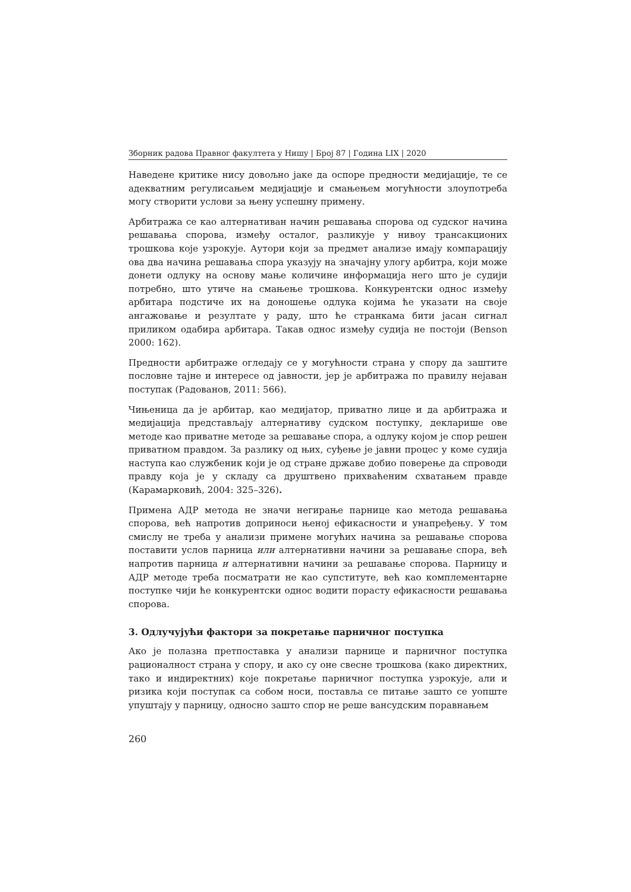Зборник радова Правног факултета у Нишу | Број 87 | Година LIX | 2020
Наведене критике нису довољно јаке да оспоре предности медијације, те се адекватним регулисањем медијације и смањењем могућности злоупотреба могу створити услови за њену успешну примену.
Арбитража се као алтернативан начин решавања спорова од судског начина решавања спорова, између осталог, разликује у нивоу трансакционих трошкова које узрокује. Аутори који за предмет анализе имају компарацију ова два начина решавања спора указују на значајну улогу арбитра, који може донети одлуку на основу мање количине информација него што је судији потребно, што утиче на смањење трошкова. Конкурентски однос између арбитара подстиче их на доношење одлука којима ће указати на своје ангажовање и резултате у раду, што ће странкама бити јасан сигнал приликом одабира арбитара. Такав однос између судија не постоји (Benson 2000: 162).
Предности арбитраже огледају се у могућности страна у спору да заштите пословне тајне и интересе од јавности, јер је арбитража по правилу нејаван поступак (Радованов, 2011: 566).
Чињеница да је арбитар, као медијатор, приватно лице и да арбитража и медијација представљају алтернативу судском поступку, декларише ове методе као приватне методе за решавање спора, а одлуку којом је спор решен приватном правдом. За разлику од њих, суђење је јавни процес у коме судија наступа као службеник који је од стране државе добио поверење да спроводи правду која је у складу са друштвено прихваћеним схватањем правде (Карамарковић, 2004: 325–326).
Примена АДР метода не значи негирање парнице као метода решавања спорова, већ напротив доприноси њеној ефикасности и унапређењу. У том смислу не треба у анализи примене могућих начина за решавање спорова поставити услов парница или алтернативни начини за решавање спора, већ напротив парница и алтернативни начини за решавање спорова. Парницу и АДР методе треба посматрати не као супституте, већ као комплементарне поступке чији ће конкурентски однос водити порасту ефикасности решавања спорова.
3. Одлучујући фактори за покретање парничног поступка
Ако је полазна претпоставка у анализи парнице и парничног поступка рационалност страна у спору, и ако су оне свесне трошкова (како директних, тако и индиректних) које покретање парничног поступка узрокује, али и ризика који поступак са собом носи, поставља се питање зашто се уопште упуштају у парницу, односно зашто спор не реше вансудским поравнањем
260